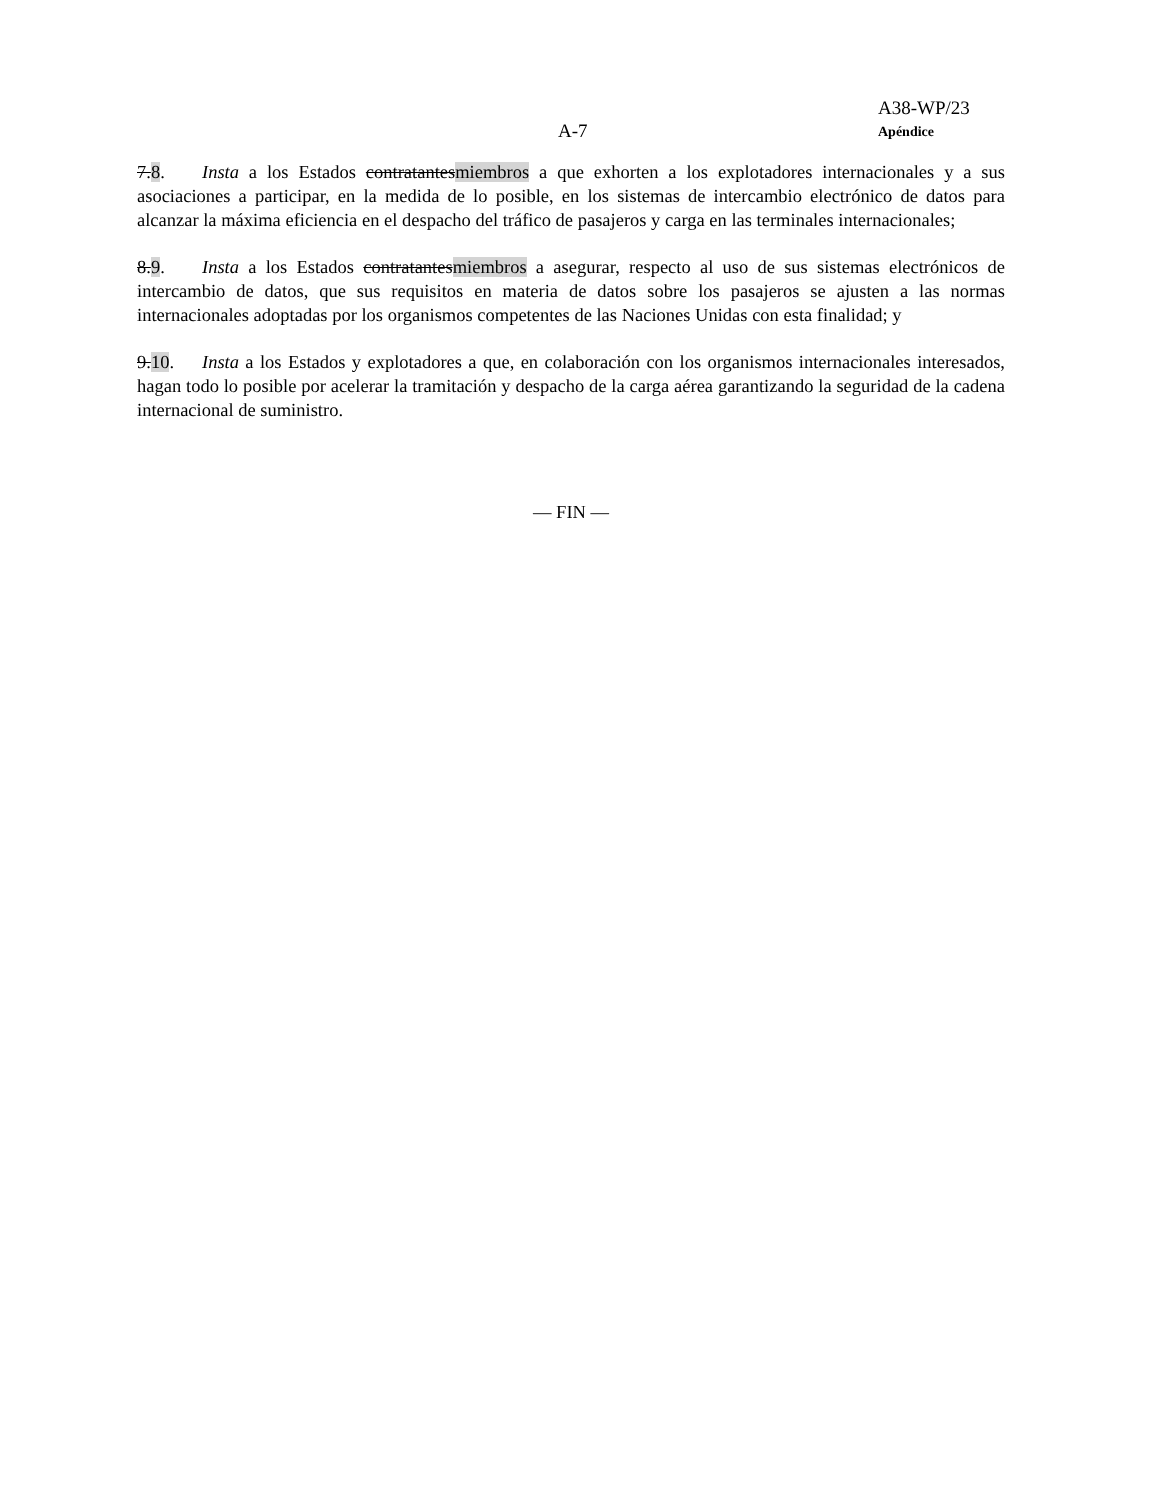A38-WP/23
A-7 Apéndice
7.8. Insta a los Estados contratantesmiembros a que exhorten a los explotadores internacionales y a sus asociaciones a participar, en la medida de lo posible, en los sistemas de intercambio electrónico de datos para alcanzar la máxima eficiencia en el despacho del tráfico de pasajeros y carga en las terminales internacionales;
8.9. Insta a los Estados contratantesmiembros a asegurar, respecto al uso de sus sistemas electrónicos de intercambio de datos, que sus requisitos en materia de datos sobre los pasajeros se ajusten a las normas internacionales adoptadas por los organismos competentes de las Naciones Unidas con esta finalidad; y
9.10. Insta a los Estados y explotadores a que, en colaboración con los organismos internacionales interesados, hagan todo lo posible por acelerar la tramitación y despacho de la carga aérea garantizando la seguridad de la cadena internacional de suministro.
— FIN —